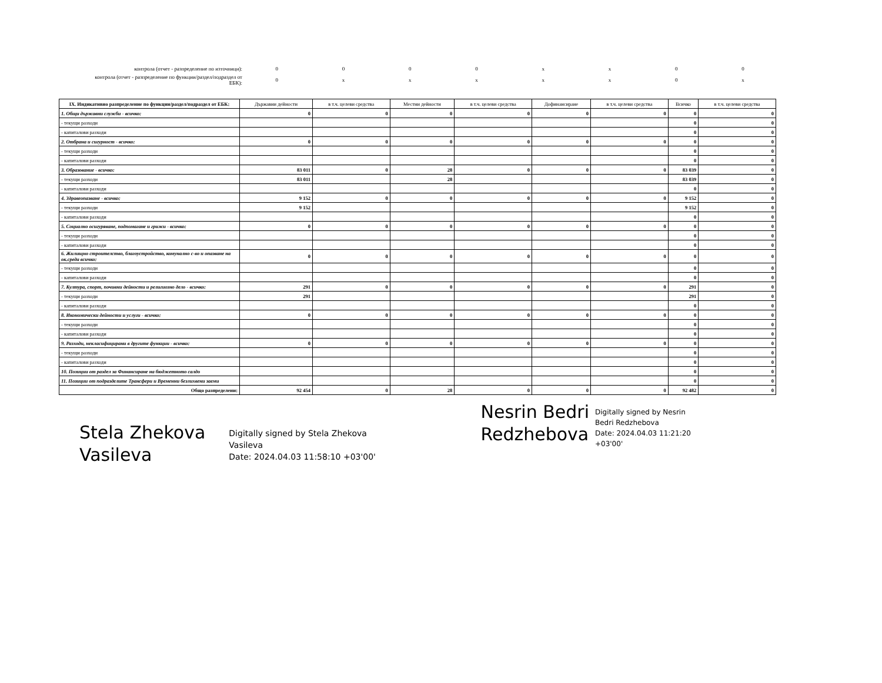| контрола (отчет - разпределение по източници): | 0 | 0 | 0 | 0 | x | x | 0 | 0 |
| контрола (отчет - разпределение по функции/раздел/подраздел от ЕБК): | 0 | x | x | x | x | x | 0 | x |
| IX. Индикативно разпределение по функции/раздел/подраздел от ЕБК: | Държавни дейности | в т.ч. целеви средства | Местни дейности | в т.ч. целеви средства | Дофинансиране | в т.ч. целеви средства | Всичко | в т.ч. целеви средства |
| --- | --- | --- | --- | --- | --- | --- | --- | --- |
| 1. Общи държавни служби - всичко: | 0 | 0 | 0 | 0 | 0 | 0 | 0 | 0 |
| - текущи разходи | | | | | | | 0 | 0 |
| - капиталови разходи | | | | | | | 0 | 0 |
| 2. Отбрана и сигурност - всичко: | 0 | 0 | 0 | 0 | 0 | 0 | 0 | 0 |
| - текущи разходи | | | | | | | 0 | 0 |
| - капиталови разходи | | | | | | | 0 | 0 |
| 3. Образование - всичко: | 83 011 | 0 | 28 | 0 | 0 | 0 | 83 039 | 0 |
| - текущи разходи | 83 011 | | 28 | | | | 83 039 | 0 |
| - капиталови разходи | | | | | | | 0 | 0 |
| 4. Здравеопазване - всичко: | 9 152 | 0 | 0 | 0 | 0 | 0 | 9 152 | 0 |
| - текущи разходи | 9 152 | | | | | | 9 152 | 0 |
| - капиталови разходи | | | | | | | 0 | 0 |
| 5. Социално осигуряване, подпомагане и грижи - всичко: | 0 | 0 | 0 | 0 | 0 | 0 | 0 | 0 |
| - текущи разходи | | | | | | | 0 | 0 |
| - капиталови разходи | | | | | | | 0 | 0 |
| 6. Жилищно строителство, благоустройство, комунално с-во и опазване на ок.среда всичко: | 0 | 0 | 0 | 0 | 0 | 0 | 0 | 0 |
| - текущи разходи | | | | | | | 0 | 0 |
| - капиталови разходи | | | | | | | 0 | 0 |
| 7. Култура, спорт, почивни дейности и религиозно дело - всичко: | 291 | 0 | 0 | 0 | 0 | 0 | 291 | 0 |
| - текущи разходи | 291 | | | | | | 291 | 0 |
| - капиталови разходи | | | | | | | 0 | 0 |
| 8. Икономически дейности и услуги - всичко: | 0 | 0 | 0 | 0 | 0 | 0 | 0 | 0 |
| - текущи разходи | | | | | | | 0 | 0 |
| - капиталови разходи | | | | | | | 0 | 0 |
| 9. Разходи, некласифицирани в другите функции - всичко: | 0 | 0 | 0 | 0 | 0 | 0 | 0 | 0 |
| - текущи разходи | | | | | | | 0 | 0 |
| - капиталови разходи | | | | | | | 0 | 0 |
| 10. Позиции от раздел за Финансиране на бюджетното салдо | | | | | | | 0 | 0 |
| 11. Позиции от подразделите Трансфери и Временни безлихвени заеми | | | | | | | 0 | 0 |
| Общо разпределени: | 92 454 | 0 | 28 | 0 | 0 | 0 | 92 482 | 0 |
Stela Zhekova
Vasileva
Digitally signed by Stela Zhekova
Vasileva
Date: 2024.04.03 11:58:10 +03'00'
Nesrin Bedri
Redzhebova
Digitally signed by Nesrin
Bedri Redzhebova
Date: 2024.04.03 11:21:20
+03'00'